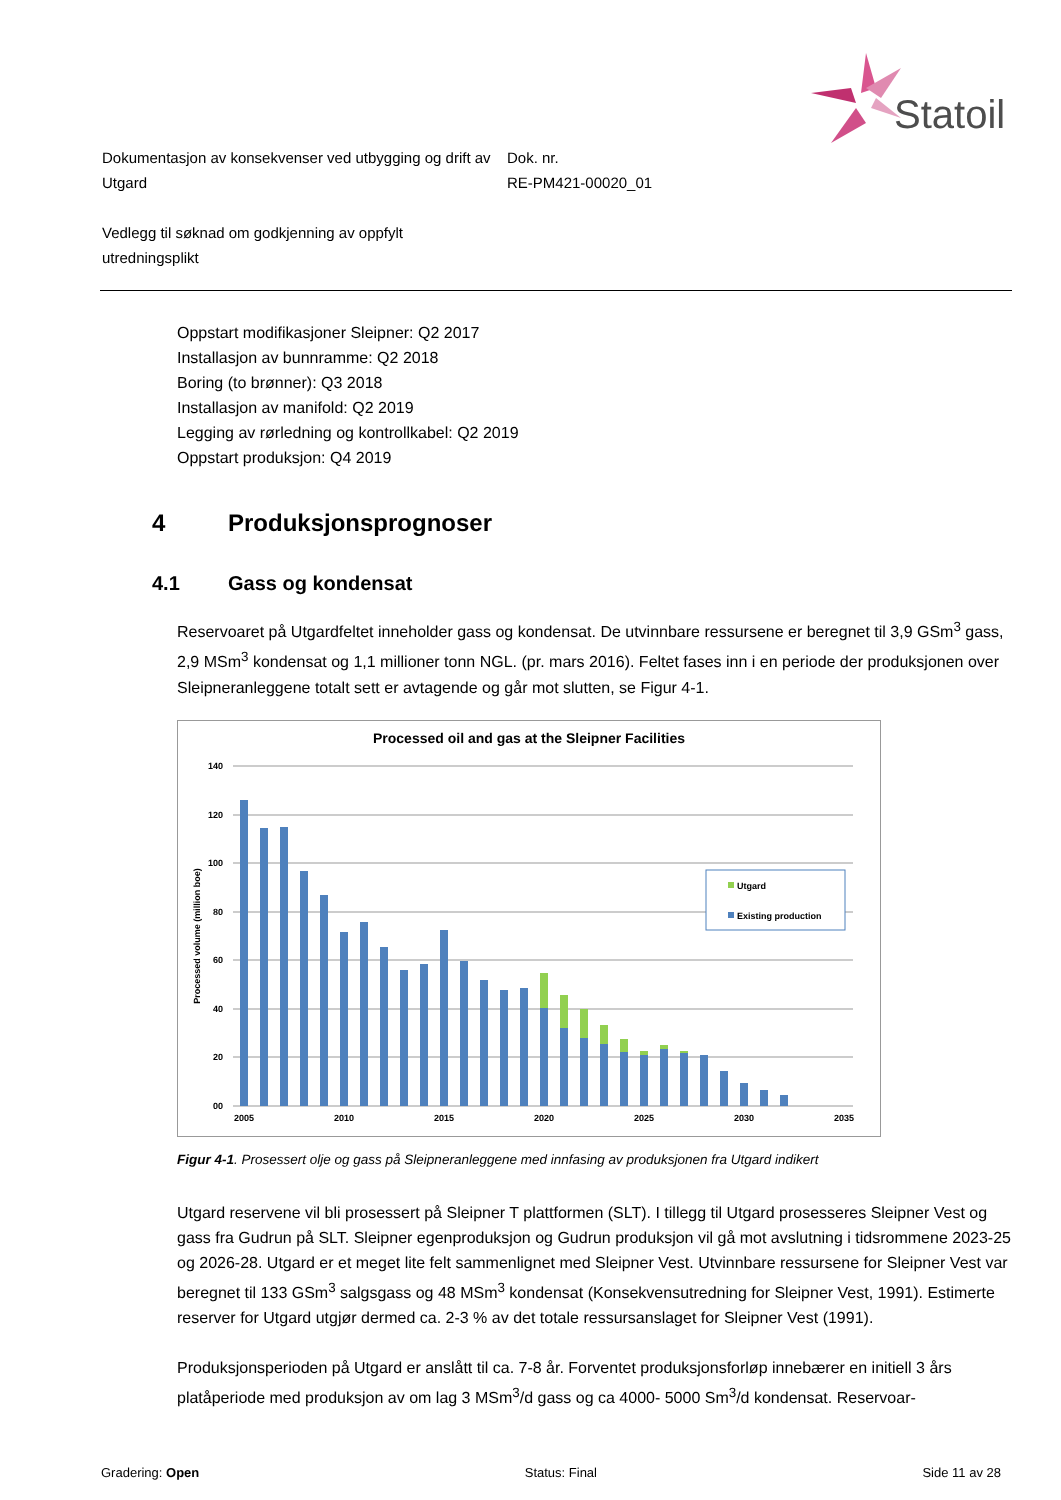Statoil
Dokumentasjon av konsekvenser ved utbygging og drift av Utgard
Dok. nr.
RE-PM421-00020_01
Vedlegg til søknad om godkjenning av oppfylt utredningsplikt
Oppstart modifikasjoner Sleipner: Q2 2017
Installasjon av bunnramme: Q2 2018
Boring (to brønner): Q3 2018
Installasjon av manifold: Q2 2019
Legging av rørledning og kontrollkabel: Q2 2019
Oppstart produksjon: Q4 2019
4 Produksjonsprognoser
4.1 Gass og kondensat
Reservoaret på Utgardfeltet inneholder gass og kondensat. De utvinnbare ressursene er beregnet til 3,9 GSm<sup>3</sup> gass, 2,9 MSm<sup>3</sup> kondensat og 1,1 millioner tonn NGL. (pr. mars 2016). Feltet fases inn i en periode der produksjonen over Sleipneranleggene totalt sett er avtagende og går mot slutten, se Figur 4-1.
Processed oil and gas at the Sleipner Facilities
140
120
100
80
60
40
20
00
Processed volume (million boe)
2005
2010
2015
2020
2025
2030
2035
Utgard
Existing production
Figur 4-1. Prosessert olje og gass på Sleipneranleggene med innfasing av produksjonen fra Utgard indikert
Utgard reservene vil bli prosessert på Sleipner T plattformen (SLT). I tillegg til Utgard prosesseres Sleipner Vest og gass fra Gudrun på SLT. Sleipner egenproduksjon og Gudrun produksjon vil gå mot avslutning i tidsrommene 2023-25 og 2026-28. Utgard er et meget lite felt sammenlignet med Sleipner Vest. Utvinnbare ressursene for Sleipner Vest var beregnet til 133 GSm<sup>3</sup> salgsgass og 48 MSm<sup>3</sup> kondensat (Konsekvensutredning for Sleipner Vest, 1991). Estimerte reserver for Utgard utgjør dermed ca. 2-3 % av det totale ressursanslaget for Sleipner Vest (1991).
Produksjonsperioden på Utgard er anslått til ca. 7-8 år. Forventet produksjonsforløp innebærer en initiell 3 års platåperiode med produksjon av om lag 3 MSm<sup>3</sup>/d gass og ca 4000- 5000 Sm<sup>3</sup>/d kondensat. Reservoar-
Gradering: Open Status: Final Side 11 av 28